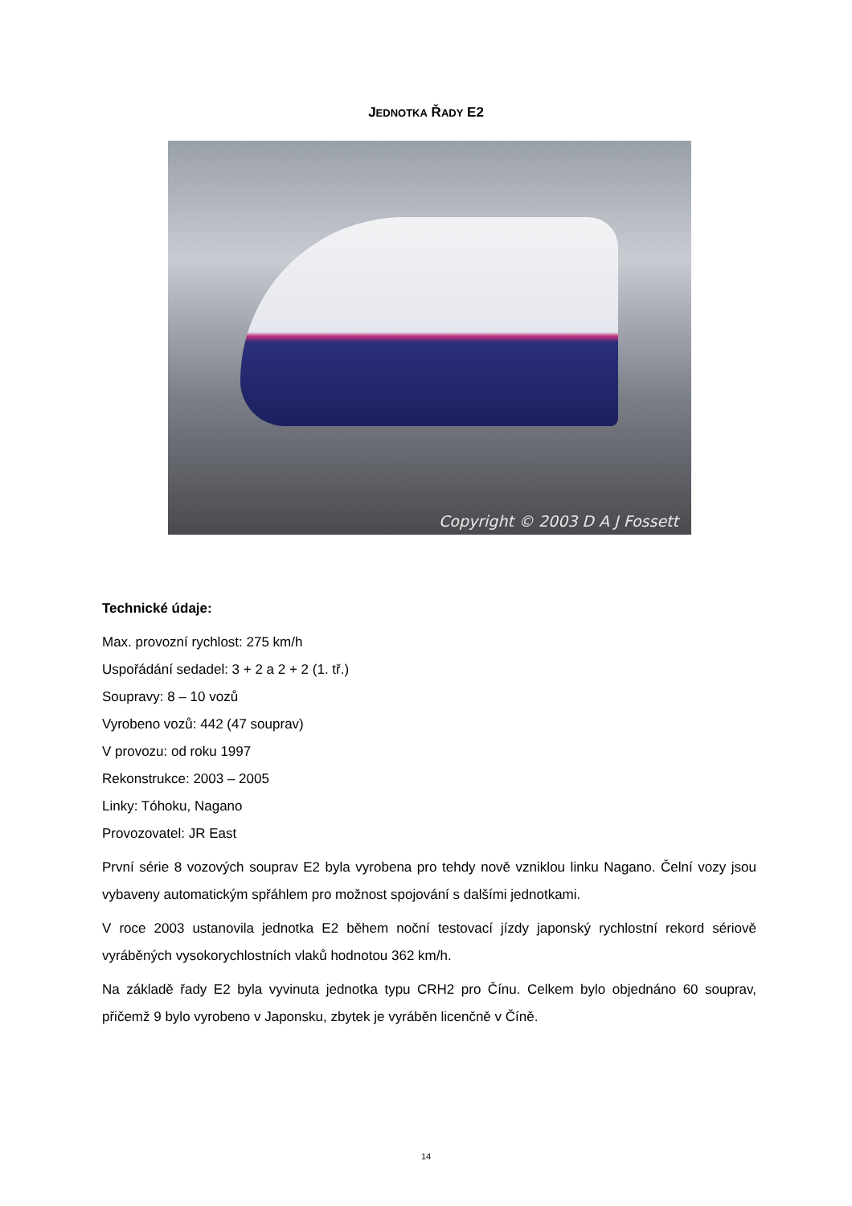JEDNOTKA ŘADY E2
Copyright © 2003 D A J Fossett
Technické údaje:
Max. provozní rychlost: 275 km/h
Uspořádání sedadel: 3 + 2 a 2 + 2 (1. tř.)
Soupravy: 8 – 10 vozů
Vyrobeno vozů: 442 (47 souprav)
V provozu: od roku 1997
Rekonstrukce: 2003 – 2005
Linky: Tóhoku, Nagano
Provozovatel: JR East
První série 8 vozových souprav E2 byla vyrobena pro tehdy nově vzniklou linku Nagano. Čelní vozy jsou vybaveny automatickým spřáhlem pro možnost spojování s dalšími jednotkami.
V roce 2003 ustanovila jednotka E2 během noční testovací jízdy japonský rychlostní rekord sériově vyráběných vysokorychlostních vlaků hodnotou 362 km/h.
Na základě řady E2 byla vyvinuta jednotka typu CRH2 pro Čínu. Celkem bylo objednáno 60 souprav, přičemž 9 bylo vyrobeno v Japonsku, zbytek je vyráběn licenčně v Číně.
14